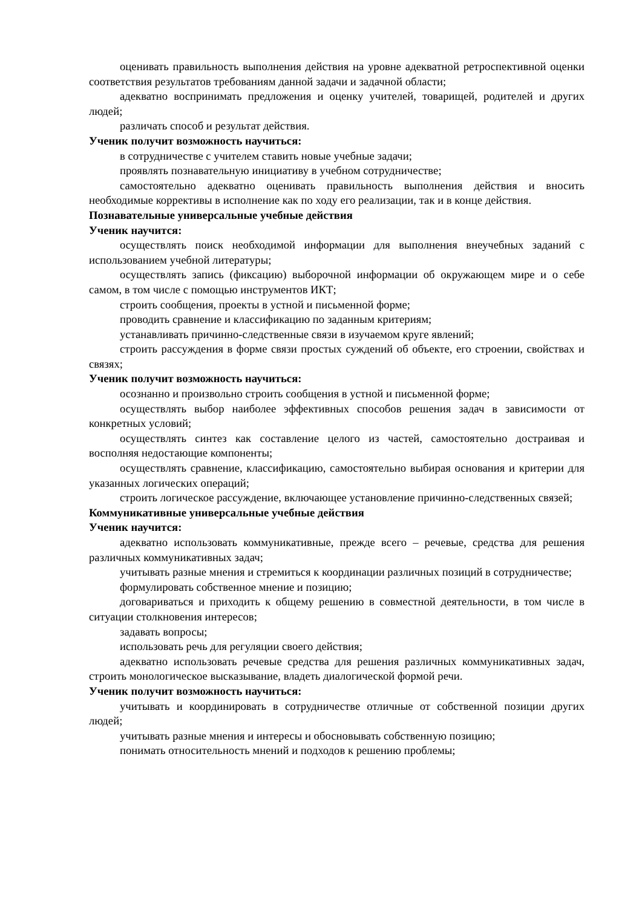оценивать правильность выполнения действия на уровне адекватной ретроспективной оценки соответствия результатов требованиям данной задачи и задачной области;
адекватно воспринимать предложения и оценку учителей, товарищей, родителей и других людей;
различать способ и результат действия.
Ученик получит возможность научиться:
в сотрудничестве с учителем ставить новые учебные задачи;
проявлять познавательную инициативу в учебном сотрудничестве;
самостоятельно адекватно оценивать правильность выполнения действия и вносить необходимые коррективы в исполнение как по ходу его реализации, так и в конце действия.
Познавательные универсальные учебные действия
Ученик научится:
осуществлять поиск необходимой информации для выполнения внеучебных заданий с использованием учебной литературы;
осуществлять запись (фиксацию) выборочной информации об окружающем мире и о себе самом, в том числе с помощью инструментов ИКТ;
строить сообщения, проекты в устной и письменной форме;
проводить сравнение и классификацию по заданным критериям;
устанавливать причинно-следственные связи в изучаемом круге явлений;
строить рассуждения в форме связи простых суждений об объекте, его строении, свойствах и связях;
Ученик получит возможность научиться:
осознанно и произвольно строить сообщения в устной и письменной форме;
осуществлять выбор наиболее эффективных способов решения задач в зависимости от конкретных условий;
осуществлять синтез как составление целого из частей, самостоятельно достраивая и восполняя недостающие компоненты;
осуществлять сравнение, классификацию, самостоятельно выбирая основания и критерии для указанных логических операций;
строить логическое рассуждение, включающее установление причинно-следственных связей;
Коммуникативные универсальные учебные действия
Ученик научится:
адекватно использовать коммуникативные, прежде всего – речевые, средства для решения различных коммуникативных задач;
учитывать разные мнения и стремиться к координации различных позиций в сотрудничестве;
формулировать собственное мнение и позицию;
договариваться и приходить к общему решению в совместной деятельности, в том числе в ситуации столкновения интересов;
задавать вопросы;
использовать речь для регуляции своего действия;
адекватно использовать речевые средства для решения различных коммуникативных задач, строить монологическое высказывание, владеть диалогической формой речи.
Ученик получит возможность научиться:
учитывать и координировать в сотрудничестве отличные от собственной позиции других людей;
учитывать разные мнения и интересы и обосновывать собственную позицию;
понимать относительность мнений и подходов к решению проблемы;